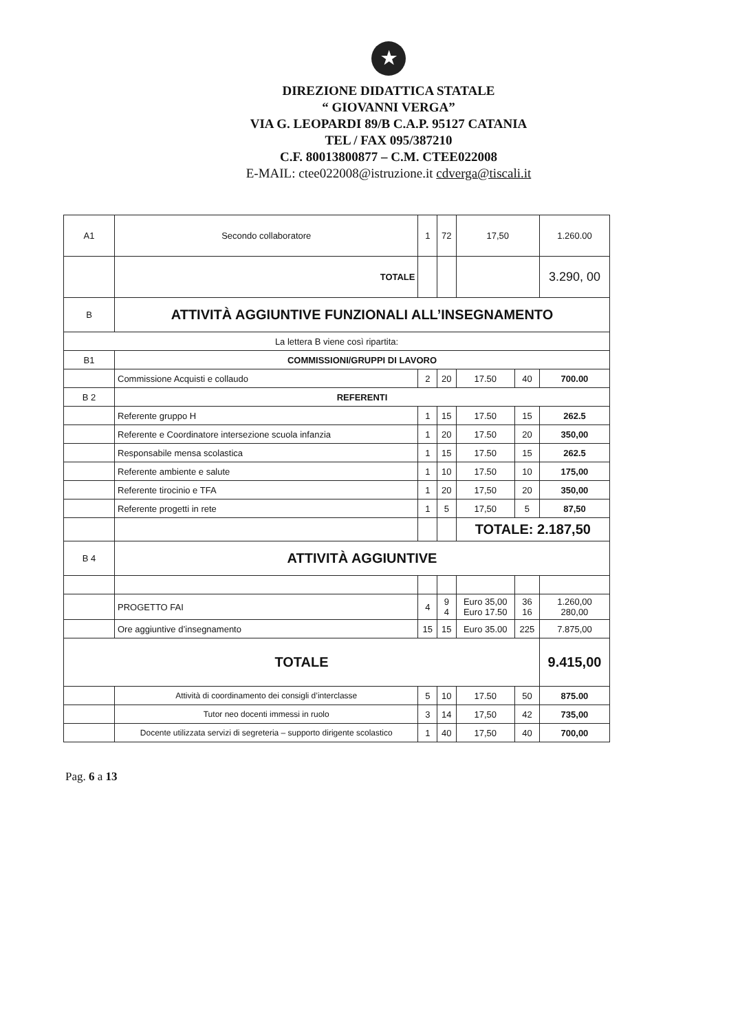★
DIREZIONE DIDATTICA STATALE
“ GIOVANNI VERGA”
VIA G. LEOPARDI 89/B C.A.P. 95127 CATANIA
TEL / FAX 095/387210
C.F. 80013800877 – C.M. CTEE022008
E-MAIL: ctee022008@istruzione.it cdverga@tiscali.it
| A1 | Secondo collaboratore | 1 | 72 | 17,50 | | 1.260.00 |
| | TOTALE | | | | | 3.290, 00 |
| B | ATTIVITÀ AGGIUNTIVE FUNZIONALI ALL’INSEGNAMENTO | | | | | |
| La lettera B viene così ripartita: | | | | | | |
| B1 | COMMISSIONI/GRUPPI DI LAVORO | | | | | |
| | Commissione Acquisti e collaudo | 2 | 20 | 17.50 | 40 | 700.00 |
| B 2 | REFERENTI | | | | | |
| | Referente gruppo H | 1 | 15 | 17.50 | 15 | 262.5 |
| | Referente e Coordinatore intersezione scuola infanzia | 1 | 20 | 17.50 | 20 | 350,00 |
| | Responsabile mensa scolastica | 1 | 15 | 17.50 | 15 | 262.5 |
| | Referente ambiente e salute | 1 | 10 | 17.50 | 10 | 175,00 |
| | Referente tirocinio e TFA | 1 | 20 | 17,50 | 20 | 350,00 |
| | Referente progetti in rete | 1 | 5 | 17,50 | 5 | 87,50 |
| | | | | TOTALE: 2.187,50 | | |
| B 4 | ATTIVITÀ AGGIUNTIVE | | | | | |
| | PROGETTO FAI | 4 | 9 4 | Euro 35,00 Euro 17.50 | 36 16 | 1.260,00 280,00 |
| | Ore aggiuntive d’insegnamento | 15 | 15 | Euro 35.00 | 225 | 7.875,00 |
| TOTALE | | | | | | 9.415,00 |
| | Attività di coordinamento dei consigli d’interclasse | 5 | 10 | 17.50 | 50 | 875.00 |
| | Tutor neo docenti immessi in ruolo | 3 | 14 | 17,50 | 42 | 735,00 |
| | Docente utilizzata servizi di segreteria – supporto dirigente scolastico | 1 | 40 | 17,50 | 40 | 700,00 |
Pag. 6 a 13